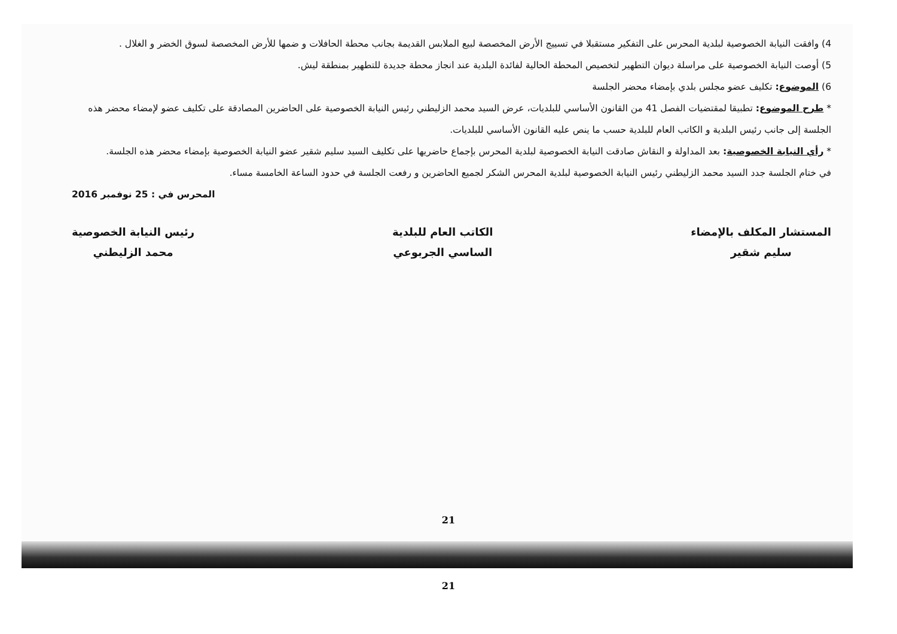4) وافقت النيابة الخصوصية لبلدية المحرس على التفكير مستقبلا في تسييج الأرض المخصصة لبيع الملابس القديمة بجانب محطة الحافلات و ضمها للأرض المخصصة لسوق الخضر و الغلال .
5) أوصت النيابة الخصوصية على مراسلة ديوان التطهير لتخصيص المحطة الحالية لفائدة البلدية عند انجاز محطة جديدة للتطهير بمنطقة ليش.
6) الموضوع: تكليف عضو مجلس بلدي بإمضاء محضر الجلسة
* طرح الموضوع: تطبيقا لمقتضيات الفصل 41 من القانون الأساسي للبلديات، عرض السيد محمد الزليطني رئيس النيابة الخصوصية على الحاضرين المصادقة على تكليف عضو لإمضاء محضر هذه الجلسة إلى جانب رئيس البلدية و الكاتب العام للبلدية حسب ما ينص عليه القانون الأساسي للبلديات.
* رأي النيابة الخصوصية: بعد المداولة و النقاش صادقت النيابة الخصوصية لبلدية المحرس بإجماع حاضريها على تكليف السيد سليم شقير عضو النيابة الخصوصية بإمضاء محضر هذه الجلسة.
في ختام الجلسة جدد السيد محمد الزليطني رئيس النيابة الخصوصية لبلدية المحرس الشكر لجميع الحاضرين و رفعت الجلسة في حدود الساعة الخامسة مساء.
المحرس في : 25 نوفمبر 2016
المستشار المكلف بالإمضاء
سليم شقير
الكاتب العام للبلدية
الساسي الجربوعي
رئيس النيابة الخصوصية
محمد الزليطني
21
21